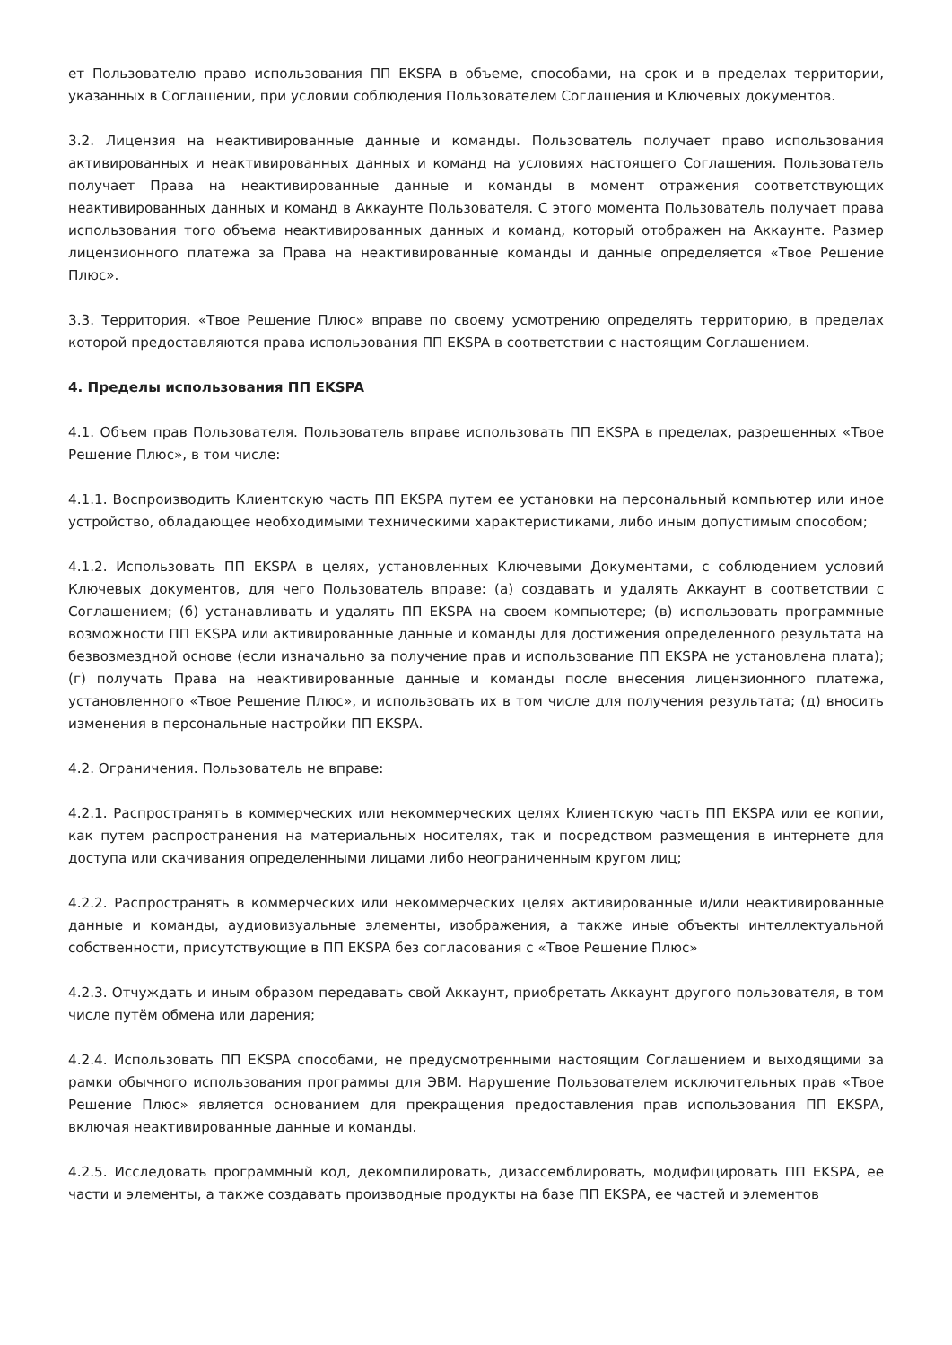ет Пользователю право использования ПП EKSPA в объеме, способами, на срок и в пределах территории, указанных в Соглашении, при условии соблюдения Пользователем Соглашения и Ключевых документов.
3.2. Лицензия на неактивированные данные и команды. Пользователь получает право использования активированных и неактивированных данных и команд на условиях настоящего Соглашения. Пользователь получает Права на неактивированные данные и команды в момент отражения соответствующих неактивированных данных и команд в Аккаунте Пользователя. С этого момента Пользователь получает права использования того объема неактивированных данных и команд, который отображен на Аккаунте. Размер лицензионного платежа за Права на неактивированные команды и данные определяется «Твое Решение Плюс».
3.3. Территория. «Твое Решение Плюс» вправе по своему усмотрению определять территорию, в пределах которой предоставляются права использования ПП EKSPA в соответствии с настоящим Соглашением.
4. Пределы использования ПП EKSPA
4.1. Объем прав Пользователя. Пользователь вправе использовать ПП EKSPA в пределах, разрешенных «Твое Решение Плюс», в том числе:
4.1.1. Воспроизводить Клиентскую часть ПП EKSPA путем ее установки на персональный компьютер или иное устройство, обладающее необходимыми техническими характеристиками, либо иным допустимым способом;
4.1.2. Использовать ПП EKSPA в целях, установленных Ключевыми Документами, с соблюдением условий Ключевых документов, для чего Пользователь вправе: (а) создавать и удалять Аккаунт в соответствии с Соглашением; (б) устанавливать и удалять ПП EKSPA на своем компьютере; (в) использовать программные возможности ПП EKSPA или активированные данные и команды для достижения определенного результата на безвозмездной основе (если изначально за получение прав и использование ПП EKSPA не установлена плата); (г) получать Права на неактивированные данные и команды после внесения лицензионного платежа, установленного «Твое Решение Плюс», и использовать их в том числе для получения результата; (д) вносить изменения в персональные настройки ПП EKSPA.
4.2. Ограничения. Пользователь не вправе:
4.2.1. Распространять в коммерческих или некоммерческих целях Клиентскую часть ПП EKSPA или ее копии, как путем распространения на материальных носителях, так и посредством размещения в интернете для доступа или скачивания определенными лицами либо неограниченным кругом лиц;
4.2.2. Распространять в коммерческих или некоммерческих целях активированные и/или неактивированные данные и команды, аудиовизуальные элементы, изображения, а также иные объекты интеллектуальной собственности, присутствующие в ПП EKSPA без согласования с «Твое Решение Плюс»
4.2.3. Отчуждать и иным образом передавать свой Аккаунт, приобретать Аккаунт другого пользователя, в том числе путём обмена или дарения;
4.2.4. Использовать ПП EKSPA способами, не предусмотренными настоящим Соглашением и выходящими за рамки обычного использования программы для ЭВМ. Нарушение Пользователем исключительных прав «Твое Решение Плюс» является основанием для прекращения предоставления прав использования ПП EKSPA, включая неактивированные данные и команды.
4.2.5. Исследовать программный код, декомпилировать, дизассемблировать, модифицировать ПП EKSPA, ее части и элементы, а также создавать производные продукты на базе ПП EKSPA, ее частей и элементов